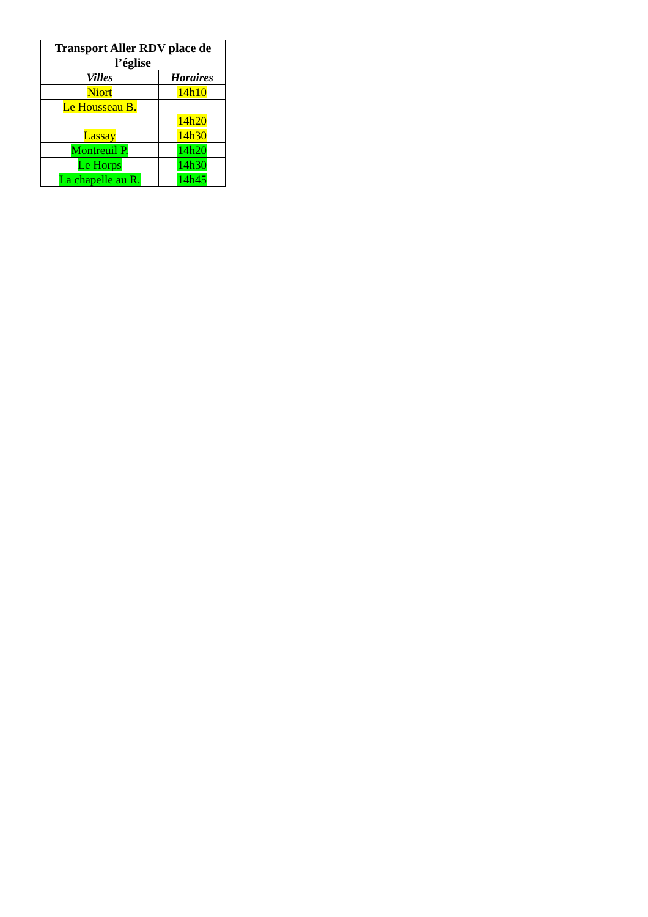| Transport Aller RDV place de l’église | |
| --- | --- |
| Villes | Horaires |
| Niort | 14h10 |
| Le Housseau B. | 14h20 |
| Lassay | 14h30 |
| Montreuil P. | 14h20 |
| Le Horps | 14h30 |
| La chapelle au R. | 14h45 |